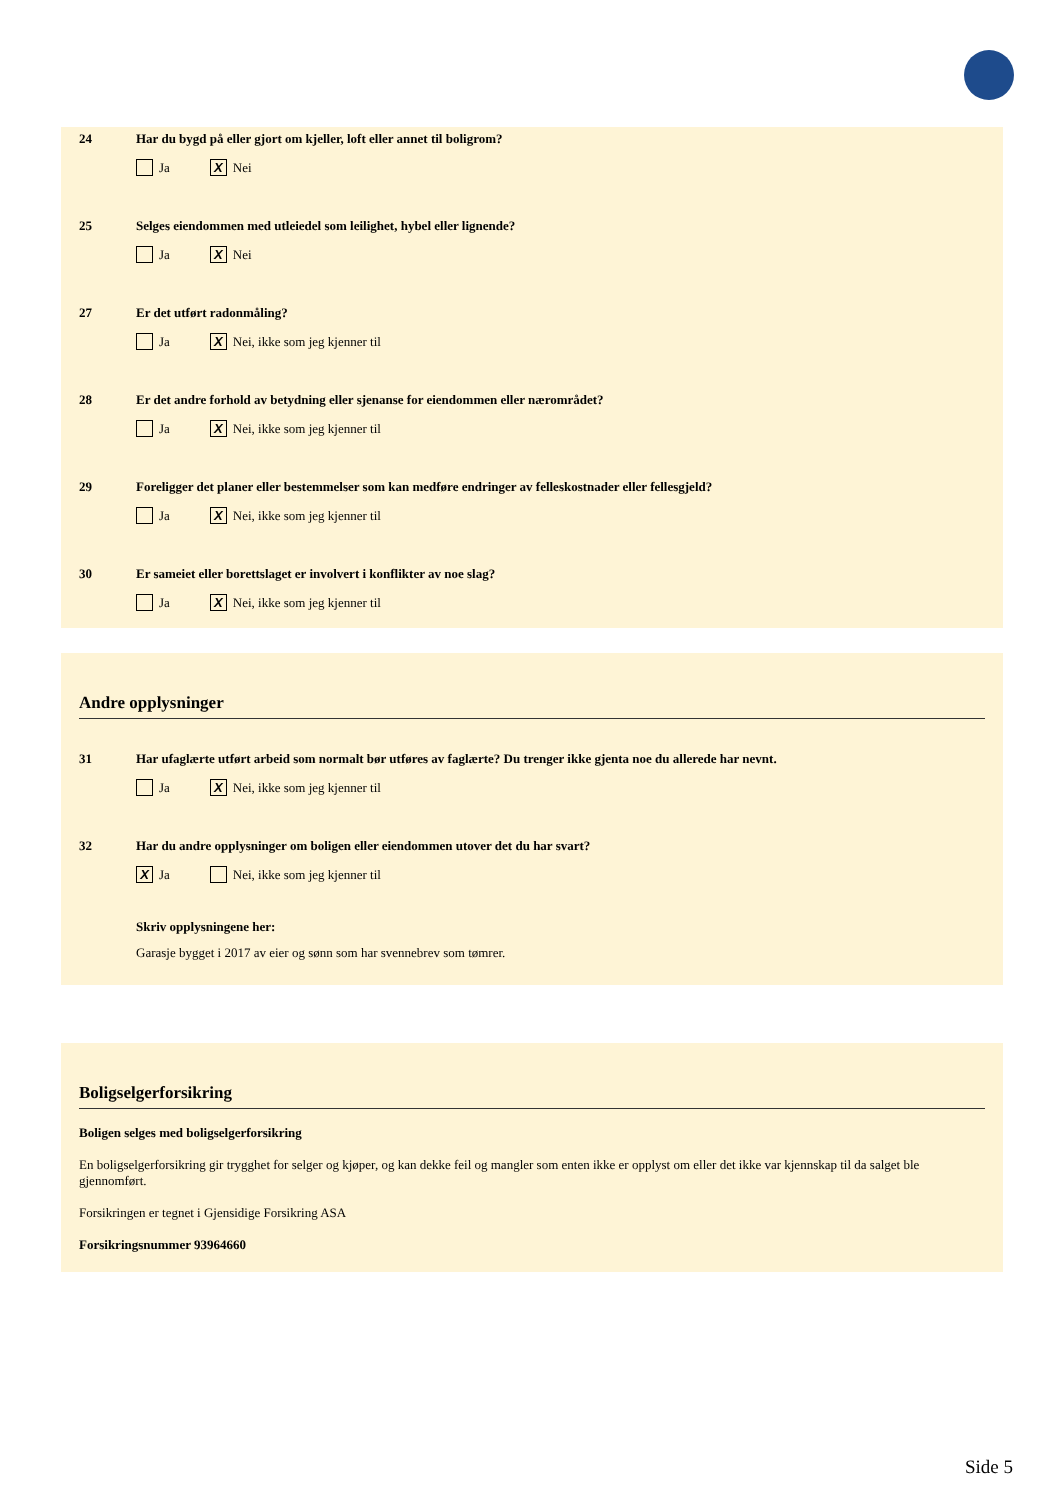24 Har du bygd på eller gjort om kjeller, loft eller annet til boligrom?
Ja X Nei
25 Selges eiendommen med utleiedel som leilighet, hybel eller lignende?
Ja X Nei
27 Er det utført radonmåling?
Ja X Nei, ikke som jeg kjenner til
28 Er det andre forhold av betydning eller sjenanse for eiendommen eller nærområdet?
Ja X Nei, ikke som jeg kjenner til
29 Foreligger det planer eller bestemmelser som kan medføre endringer av felleskostnader eller fellesgjeld?
Ja X Nei, ikke som jeg kjenner til
30 Er sameiet eller borettslaget er involvert i konflikter av noe slag?
Ja X Nei, ikke som jeg kjenner til
Andre opplysninger
31 Har ufaglærte utført arbeid som normalt bør utføres av faglærte? Du trenger ikke gjenta noe du allerede har nevnt.
Ja X Nei, ikke som jeg kjenner til
32 Har du andre opplysninger om boligen eller eiendommen utover det du har svart?
X Ja Nei, ikke som jeg kjenner til
Skriv opplysningene her:
Garasje bygget i 2017 av eier og sønn som har svennebrev som tømrer.
Boligselgerforsikring
Boligen selges med boligselgerforsikring
En boligselgerforsikring gir trygghet for selger og kjøper, og kan dekke feil og mangler som enten ikke er opplyst om eller det ikke var kjennskap til da salget ble gjennomført.
Forsikringen er tegnet i Gjensidige Forsikring ASA
Forsikringsnummer 93964660
Side 5